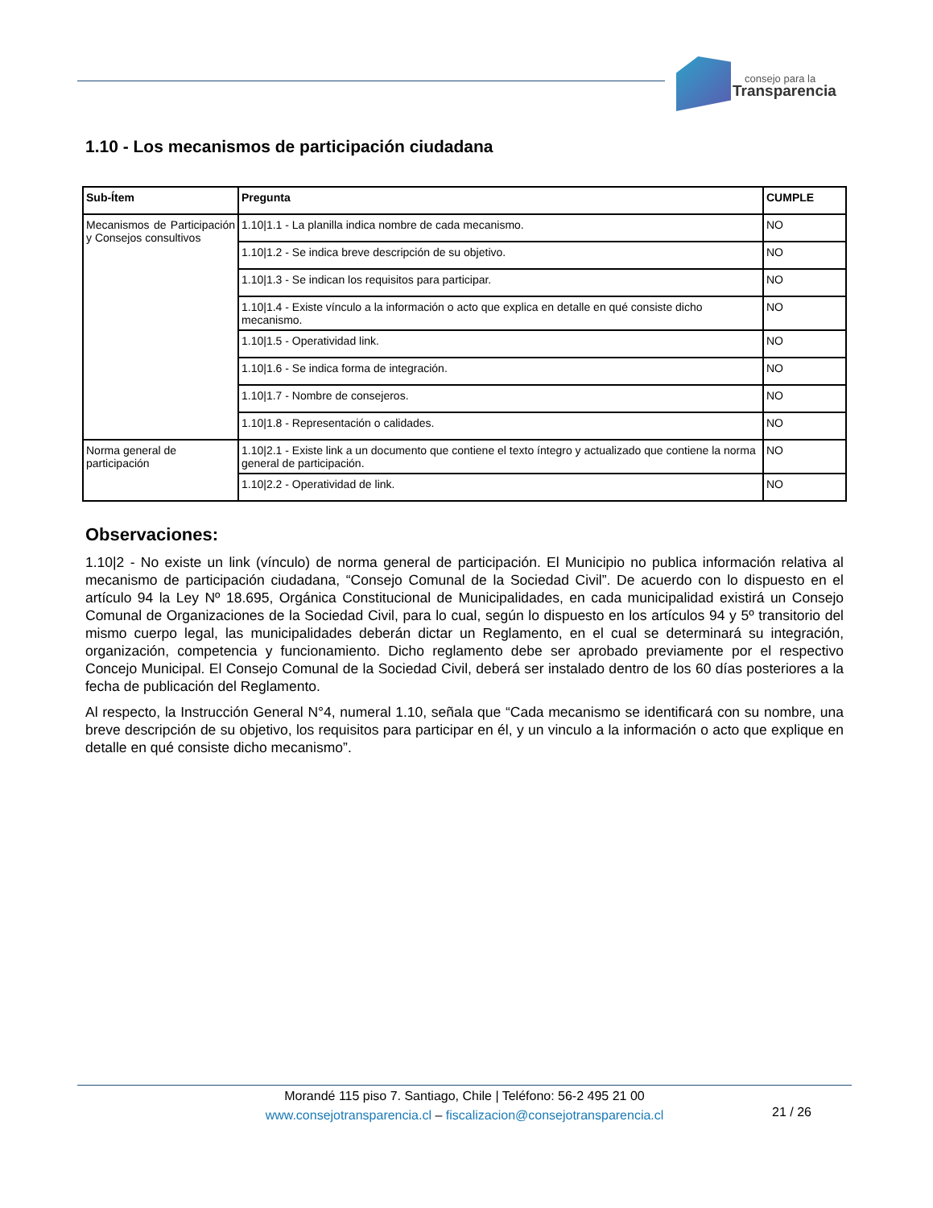consejo para la
Transparencia
1.10 - Los mecanismos de participación ciudadana
| Sub-Ítem | Pregunta | CUMPLE |
| --- | --- | --- |
| Mecanismos de Participación y Consejos consultivos | 1.10/1.1 - La planilla indica nombre de cada mecanismo. | NO |
| | 1.10/1.2 - Se indica breve descripción de su objetivo. | NO |
| | 1.10/1.3 - Se indican los requisitos para participar. | NO |
| | 1.10/1.4 - Existe vínculo a la información o acto que explica en detalle en qué consiste dicho mecanismo. | NO |
| | 1.10/1.5 - Operatividad link. | NO |
| | 1.10/1.6 - Se indica forma de integración. | NO |
| | 1.10/1.7 - Nombre de consejeros. | NO |
| | 1.10/1.8 - Representación o calidades. | NO |
| Norma general de participación | 1.10/2.1 - Existe link a un documento que contiene el texto íntegro y actualizado que contiene la norma general de participación. | NO |
| | 1.10/2.2 - Operatividad de link. | NO |
Observaciones:
1.10|2 - No existe un link (vínculo) de norma general de participación. El Municipio no publica información relativa al mecanismo de participación ciudadana, “Consejo Comunal de la Sociedad Civil”. De acuerdo con lo dispuesto en el artículo 94 la Ley Nº 18.695, Orgánica Constitucional de Municipalidades, en cada municipalidad existirá un Consejo Comunal de Organizaciones de la Sociedad Civil, para lo cual, según lo dispuesto en los artículos 94 y 5º transitorio del mismo cuerpo legal, las municipalidades deberán dictar un Reglamento, en el cual se determinará su integración, organización, competencia y funcionamiento. Dicho reglamento debe ser aprobado previamente por el respectivo Concejo Municipal. El Consejo Comunal de la Sociedad Civil, deberá ser instalado dentro de los 60 días posteriores a la fecha de publicación del Reglamento.
Al respecto, la Instrucción General N°4, numeral 1.10, señala que “Cada mecanismo se identificará con su nombre, una breve descripción de su objetivo, los requisitos para participar en él, y un vinculo a la información o acto que explique en detalle en qué consiste dicho mecanismo”.
Morandé 115 piso 7. Santiago, Chile | Teléfono: 56-2 495 21 00
www.consejotransparencia.cl – fiscalizacion@consejotransparencia.cl
21 / 26